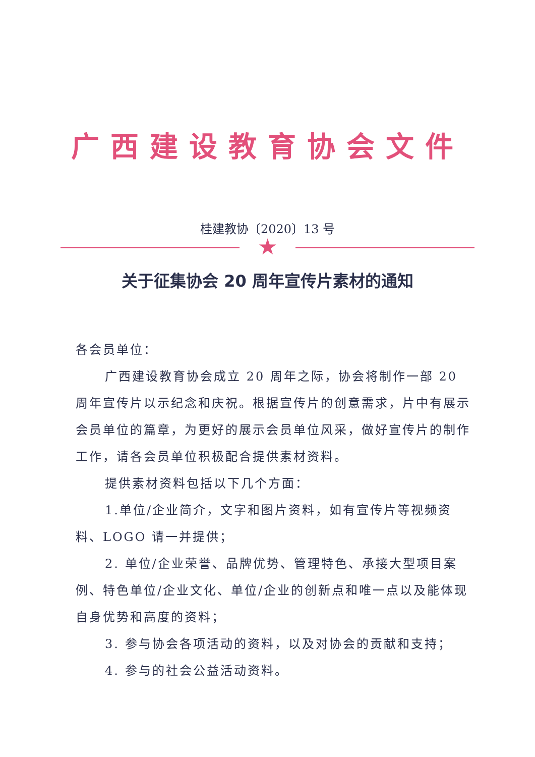广西建设教育协会文件
桂建教协〔2020〕13 号
★
关于征集协会 20 周年宣传片素材的通知
各会员单位：
广西建设教育协会成立 20 周年之际，协会将制作一部 20 周年宣传片以示纪念和庆祝。根据宣传片的创意需求，片中有展示会员单位的篇章，为更好的展示会员单位风采，做好宣传片的制作工作，请各会员单位积极配合提供素材资料。
提供素材资料包括以下几个方面：
1.单位/企业简介，文字和图片资料，如有宣传片等视频资料、LOGO 请一并提供；
2. 单位/企业荣誉、品牌优势、管理特色、承接大型项目案例、特色单位/企业文化、单位/企业的创新点和唯一点以及能体现自身优势和高度的资料；
3. 参与协会各项活动的资料，以及对协会的贡献和支持；
4. 参与的社会公益活动资料。